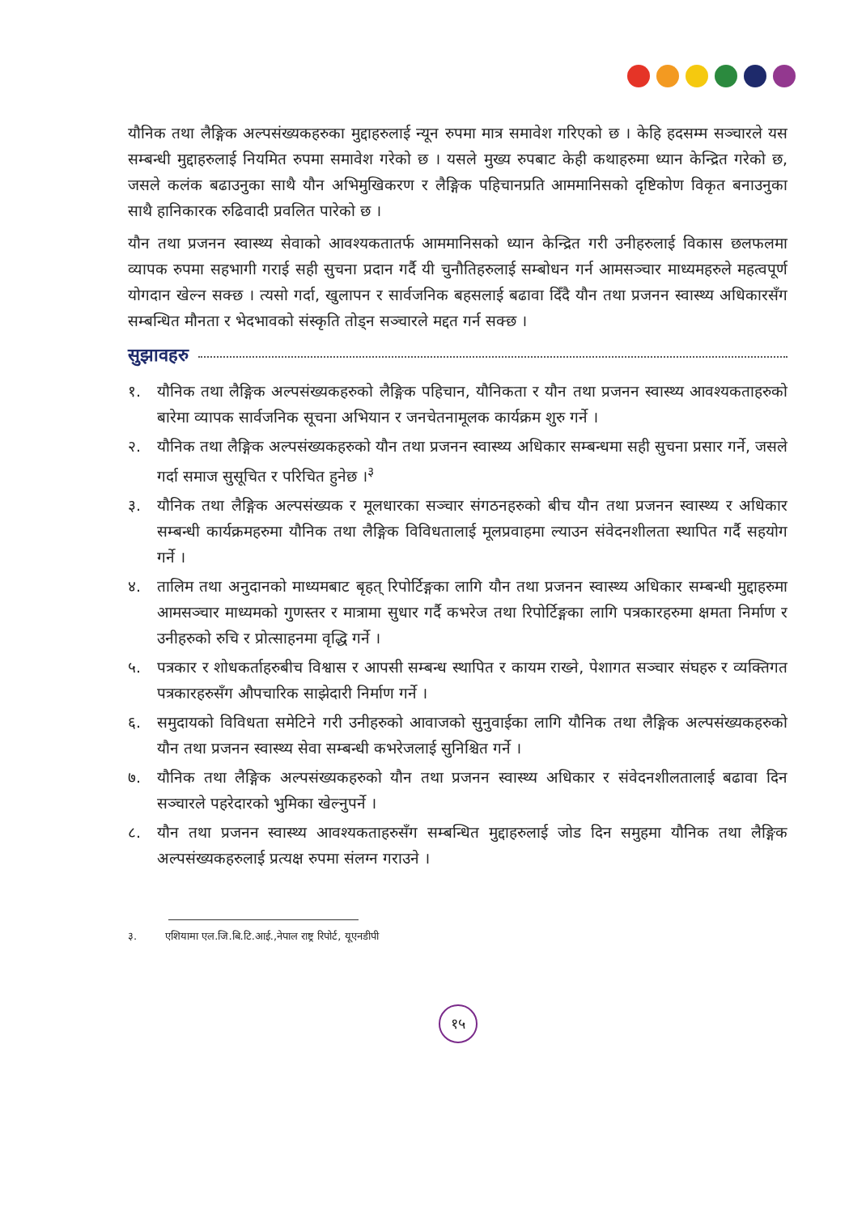यौनिक तथा लैङ्गिक अल्पसंख्यकहरुका मुद्दाहरुलाई न्यून रुपमा मात्र समावेश गरिएको छ । केहि हदसम्म सञ्चारले यस सम्बन्धी मुद्दाहरुलाई नियमित रुपमा समावेश गरेको छ । यसले मुख्य रुपबाट केही कथाहरुमा ध्यान केन्द्रित गरेको छ, जसले कलंक बढाउनुका साथै यौन अभिमुखिकरण र लैङ्गिक पहिचानप्रति आममानिसको दृष्टिकोण विकृत बनाउनुका साथै हानिकारक रुढिवादी प्रवलित पारेको छ ।
यौन तथा प्रजनन स्वास्थ्य सेवाको आवश्यकतातर्फ आममानिसको ध्यान केन्द्रित गरी उनीहरुलाई विकास छलफलमा व्यापक रुपमा सहभागी गराई सही सुचना प्रदान गर्दै यी चुनौतिहरुलाई सम्बोधन गर्न आमसञ्चार माध्यमहरुले महत्वपूर्ण योगदान खेल्न सक्छ । त्यसो गर्दा, खुलापन र सार्वजनिक बहसलाई बढावा दिँदै यौन तथा प्रजनन स्वास्थ्य अधिकारसँग सम्बन्धित मौनता र भेदभावको संस्कृति तोड्न सञ्चारले मद्दत गर्न सक्छ ।
सुझावहरु
१. यौनिक तथा लैङ्गिक अल्पसंख्यकहरुको लैङ्गिक पहिचान, यौनिकता र यौन तथा प्रजनन स्वास्थ्य आवश्यकताहरुको बारेमा व्यापक सार्वजनिक सूचना अभियान र जनचेतनामूलक कार्यक्रम शुरु गर्ने ।
२. यौनिक तथा लैङ्गिक अल्पसंख्यकहरुको यौन तथा प्रजनन स्वास्थ्य अधिकार सम्बन्धमा सही सुचना प्रसार गर्ने, जसले गर्दा समाज सुसूचित र परिचित हुनेछ ।<sup>३</sup>
३. यौनिक तथा लैङ्गिक अल्पसंख्यक र मूलधारका सञ्चार संगठनहरुको बीच यौन तथा प्रजनन स्वास्थ्य र अधिकार सम्बन्धी कार्यक्रमहरुमा यौनिक तथा लैङ्गिक विविधतालाई मूलप्रवाहमा ल्याउन संवेदनशीलता स्थापित गर्दै सहयोग गर्ने ।
४. तालिम तथा अनुदानको माध्यमबाट बृहत् रिपोर्टिङ्गका लागि यौन तथा प्रजनन स्वास्थ्य अधिकार सम्बन्धी मुद्दाहरुमा आमसञ्चार माध्यमको गुणस्तर र मात्रामा सुधार गर्दै कभरेज तथा रिपोर्टिङ्गका लागि पत्रकारहरुमा क्षमता निर्माण र उनीहरुको रुचि र प्रोत्साहनमा वृद्धि गर्ने ।
५. पत्रकार र शोधकर्ताहरुबीच विश्वास र आपसी सम्बन्ध स्थापित र कायम राख्ने, पेशागत सञ्चार संघहरु र व्यक्तिगत पत्रकारहरुसँग औपचारिक साझेदारी निर्माण गर्ने ।
६. समुदायको विविधता समेटिने गरी उनीहरुको आवाजको सुनुवाईका लागि यौनिक तथा लैङ्गिक अल्पसंख्यकहरुको यौन तथा प्रजनन स्वास्थ्य सेवा सम्बन्धी कभरेजलाई सुनिश्चित गर्ने ।
७. यौनिक तथा लैङ्गिक अल्पसंख्यकहरुको यौन तथा प्रजनन स्वास्थ्य अधिकार र संवेदनशीलतालाई बढावा दिन सञ्चारले पहरेदारको भुमिका खेल्नुपर्ने ।
८. यौन तथा प्रजनन स्वास्थ्य आवश्यकताहरुसँग सम्बन्धित मुद्दाहरुलाई जोड दिन समुहमा यौनिक तथा लैङ्गिक अल्पसंख्यकहरुलाई प्रत्यक्ष रुपमा संलग्न गराउने ।
३. एशियामा एल.जि.बि.टि.आई.,नेपाल राष्ट्र रिपोर्ट, यूएनडीपी
१५